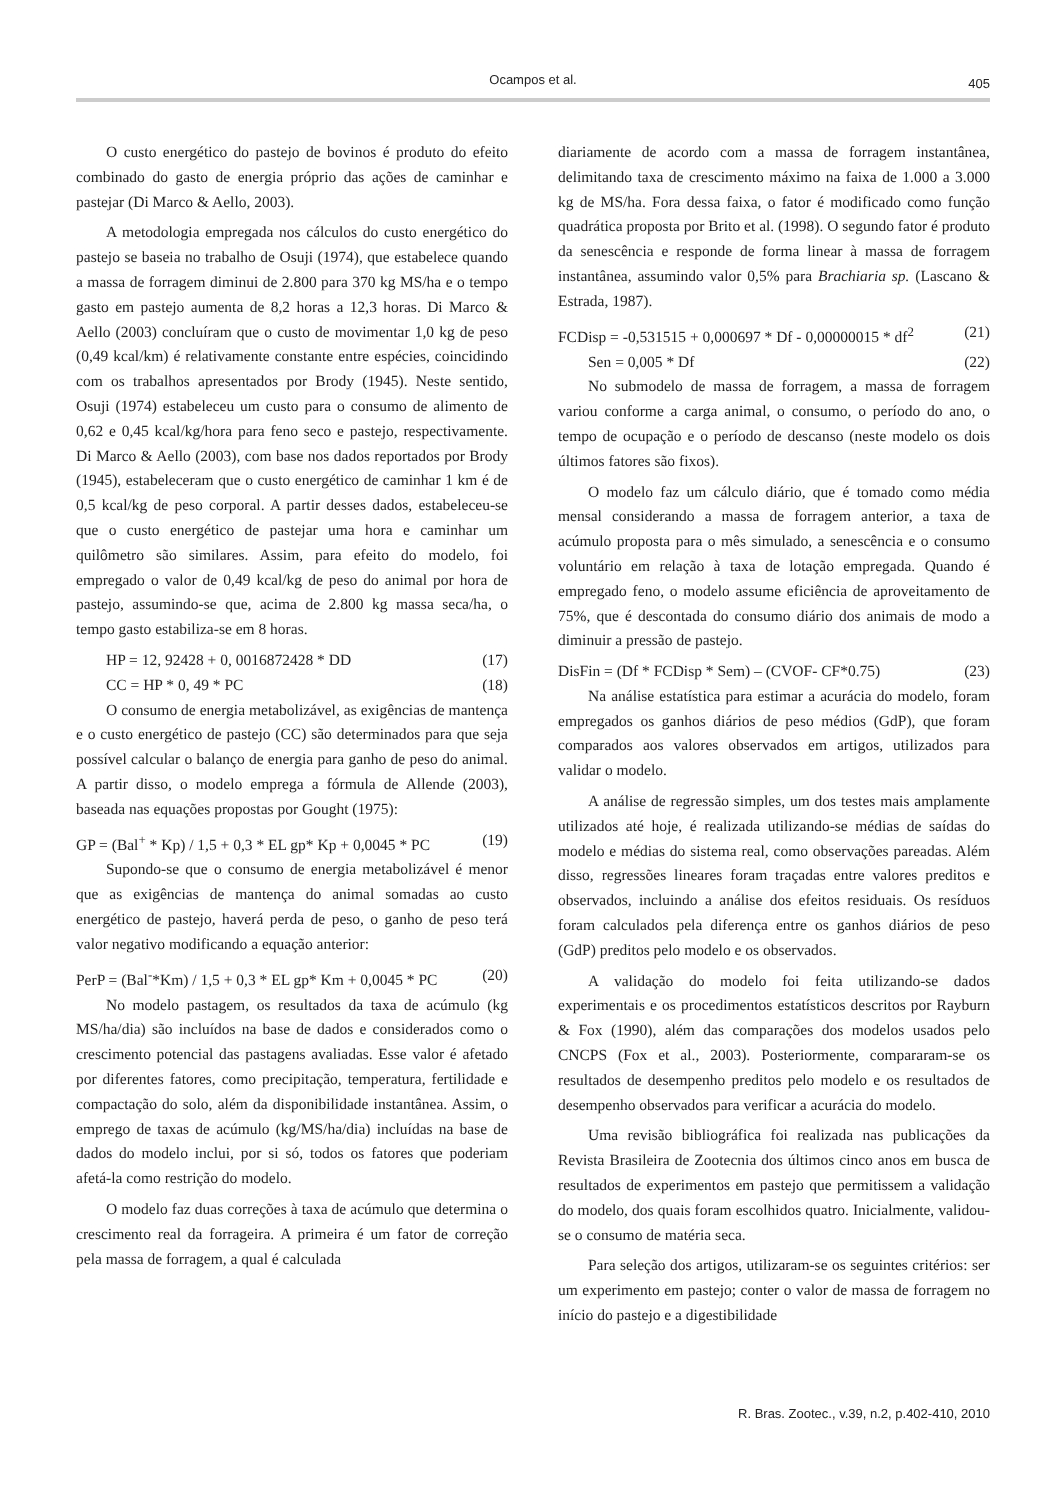Ocampos et al.
405
O custo energético do pastejo de bovinos é produto do efeito combinado do gasto de energia próprio das ações de caminhar e pastejar (Di Marco & Aello, 2003).
A metodologia empregada nos cálculos do custo energético do pastejo se baseia no trabalho de Osuji (1974), que estabelece quando a massa de forragem diminui de 2.800 para 370 kg MS/ha e o tempo gasto em pastejo aumenta de 8,2 horas a 12,3 horas. Di Marco & Aello (2003) concluíram que o custo de movimentar 1,0 kg de peso (0,49 kcal/km) é relativamente constante entre espécies, coincidindo com os trabalhos apresentados por Brody (1945). Neste sentido, Osuji (1974) estabeleceu um custo para o consumo de alimento de 0,62 e 0,45 kcal/kg/hora para feno seco e pastejo, respectivamente. Di Marco & Aello (2003), com base nos dados reportados por Brody (1945), estabeleceram que o custo energético de caminhar 1 km é de 0,5 kcal/kg de peso corporal. A partir desses dados, estabeleceu-se que o custo energético de pastejar uma hora e caminhar um quilômetro são similares. Assim, para efeito do modelo, foi empregado o valor de 0,49 kcal/kg de peso do animal por hora de pastejo, assumindo-se que, acima de 2.800 kg massa seca/ha, o tempo gasto estabiliza-se em 8 horas.
HP = 12, 92428 + 0, 0016872428 * DD (17)
CC = HP * 0, 49 * PC (18)
O consumo de energia metabolizável, as exigências de mantença e o custo energético de pastejo (CC) são determinados para que seja possível calcular o balanço de energia para ganho de peso do animal. A partir disso, o modelo emprega a fórmula de Allende (2003), baseada nas equações propostas por Gought (1975):
GP = (Bal<sup>+</sup> * Kp) / 1,5 + 0,3 * EL gp* Kp + 0,0045 * PC (19)
Supondo-se que o consumo de energia metabolizável é menor que as exigências de mantença do animal somadas ao custo energético de pastejo, haverá perda de peso, o ganho de peso terá valor negativo modificando a equação anterior:
PerP = (Bal<sup>-</sup>*Km) / 1,5 + 0,3 * EL gp* Km + 0,0045 * PC (20)
No modelo pastagem, os resultados da taxa de acúmulo (kg MS/ha/dia) são incluídos na base de dados e considerados como o crescimento potencial das pastagens avaliadas. Esse valor é afetado por diferentes fatores, como precipitação, temperatura, fertilidade e compactação do solo, além da disponibilidade instantânea. Assim, o emprego de taxas de acúmulo (kg/MS/ha/dia) incluídas na base de dados do modelo inclui, por si só, todos os fatores que poderiam afetá-la como restrição do modelo.
O modelo faz duas correções à taxa de acúmulo que determina o crescimento real da forrageira. A primeira é um fator de correção pela massa de forragem, a qual é calculada
diariamente de acordo com a massa de forragem instantânea, delimitando taxa de crescimento máximo na faixa de 1.000 a 3.000 kg de MS/ha. Fora dessa faixa, o fator é modificado como função quadrática proposta por Brito et al. (1998). O segundo fator é produto da senescência e responde de forma linear à massa de forragem instantânea, assumindo valor 0,5% para Brachiaria sp. (Lascano & Estrada, 1987).
FCDisp = -0,531515 + 0,000697 * Df - 0,00000015 * df<sup>2</sup> (21)
Sen = 0,005 * Df (22)
No submodelo de massa de forragem, a massa de forragem variou conforme a carga animal, o consumo, o período do ano, o tempo de ocupação e o período de descanso (neste modelo os dois últimos fatores são fixos).
O modelo faz um cálculo diário, que é tomado como média mensal considerando a massa de forragem anterior, a taxa de acúmulo proposta para o mês simulado, a senescência e o consumo voluntário em relação à taxa de lotação empregada. Quando é empregado feno, o modelo assume eficiência de aproveitamento de 75%, que é descontada do consumo diário dos animais de modo a diminuir a pressão de pastejo.
DisFin = (Df * FCDisp * Sem) – (CVOF- CF*0.75) (23)
Na análise estatística para estimar a acurácia do modelo, foram empregados os ganhos diários de peso médios (GdP), que foram comparados aos valores observados em artigos, utilizados para validar o modelo.
A análise de regressão simples, um dos testes mais amplamente utilizados até hoje, é realizada utilizando-se médias de saídas do modelo e médias do sistema real, como observações pareadas. Além disso, regressões lineares foram traçadas entre valores preditos e observados, incluindo a análise dos efeitos residuais. Os resíduos foram calculados pela diferença entre os ganhos diários de peso (GdP) preditos pelo modelo e os observados.
A validação do modelo foi feita utilizando-se dados experimentais e os procedimentos estatísticos descritos por Rayburn & Fox (1990), além das comparações dos modelos usados pelo CNCPS (Fox et al., 2003). Posteriormente, compararam-se os resultados de desempenho preditos pelo modelo e os resultados de desempenho observados para verificar a acurácia do modelo.
Uma revisão bibliográfica foi realizada nas publicações da Revista Brasileira de Zootecnia dos últimos cinco anos em busca de resultados de experimentos em pastejo que permitissem a validação do modelo, dos quais foram escolhidos quatro. Inicialmente, validou-se o consumo de matéria seca.
Para seleção dos artigos, utilizaram-se os seguintes critérios: ser um experimento em pastejo; conter o valor de massa de forragem no início do pastejo e a digestibilidade
R. Bras. Zootec., v.39, n.2, p.402-410, 2010